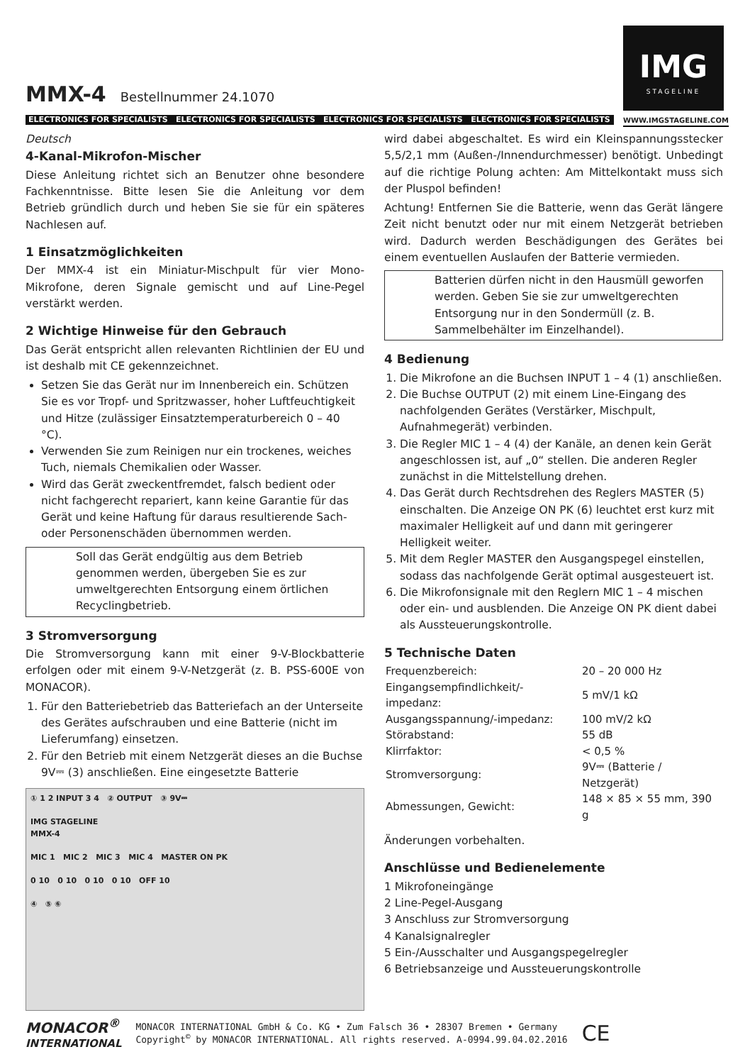IMG
STAGELINE
MMX-4 Bestellnummer 24.1070
ELECTRONICS FOR SPECIALISTS ELECTRONICS FOR SPECIALISTS ELECTRONICS FOR SPECIALISTS ELECTRONICS FOR SPECIALISTS WWW.IMGSTAGELINE.COM
Deutsch
4-Kanal-Mikrofon-Mischer
Diese Anleitung richtet sich an Benutzer ohne besondere Fachkenntnisse. Bitte lesen Sie die Anleitung vor dem Betrieb gründlich durch und heben Sie sie für ein späteres Nachlesen auf.
1 Einsatzmöglichkeiten
Der MMX-4 ist ein Miniatur-Mischpult für vier Mono-Mikrofone, deren Signale gemischt und auf Line-Pegel verstärkt werden.
2 Wichtige Hinweise für den Gebrauch
Das Gerät entspricht allen relevanten Richtlinien der EU und ist deshalb mit CE gekennzeichnet.
Setzen Sie das Gerät nur im Innenbereich ein. Schützen Sie es vor Tropf- und Spritzwasser, hoher Luftfeuchtigkeit und Hitze (zulässiger Einsatztemperaturbereich 0 – 40 °C).
Verwenden Sie zum Reinigen nur ein trockenes, weiches Tuch, niemals Chemikalien oder Wasser.
Wird das Gerät zweckentfremdet, falsch bedient oder nicht fachgerecht repariert, kann keine Garantie für das Gerät und keine Haftung für daraus resultierende Sach- oder Personenschäden übernommen werden.
Soll das Gerät endgültig aus dem Betrieb genommen werden, übergeben Sie es zur umweltgerechten Entsorgung einem örtlichen Recyclingbetrieb.
3 Stromversorgung
Die Stromversorgung kann mit einer 9-V-Blockbatterie erfolgen oder mit einem 9-V-Netzgerät (z. B. PSS-600E von MONACOR).
1. Für den Batteriebetrieb das Batteriefach an der Unterseite des Gerätes aufschrauben und eine Batterie (nicht im Lieferumfang) einsetzen.
2. Für den Betrieb mit einem Netzgerät dieses an die Buchse 9V⎓ (3) anschließen. Eine eingesetzte Batterie
① 1 2 INPUT 3 4 ② OUTPUT ③ 9V⎓
IMG STAGELINE
MMX-4
MIC 1 MIC 2 MIC 3 MIC 4 MASTER ON PK
0 10 0 10 0 10 0 10 OFF 10
④ ⑤ ⑥
wird dabei abgeschaltet. Es wird ein Kleinspannungsstecker 5,5/2,1 mm (Außen-/Innendurchmesser) benötigt. Unbedingt auf die richtige Polung achten: Am Mittelkontakt muss sich der Pluspol befinden!
Achtung! Entfernen Sie die Batterie, wenn das Gerät längere Zeit nicht benutzt oder nur mit einem Netzgerät betrieben wird. Dadurch werden Beschädigungen des Gerätes bei einem eventuellen Auslaufen der Batterie vermieden.
Batterien dürfen nicht in den Hausmüll geworfen werden. Geben Sie sie zur umweltgerechten Entsorgung nur in den Sondermüll (z. B. Sammelbehälter im Einzelhandel).
4 Bedienung
1. Die Mikrofone an die Buchsen INPUT 1 – 4 (1) anschließen.
2. Die Buchse OUTPUT (2) mit einem Line-Eingang des nachfolgenden Gerätes (Verstärker, Mischpult, Aufnahmegerät) verbinden.
3. Die Regler MIC 1 – 4 (4) der Kanäle, an denen kein Gerät angeschlossen ist, auf „0“ stellen. Die anderen Regler zunächst in die Mittelstellung drehen.
4. Das Gerät durch Rechtsdrehen des Reglers MASTER (5) einschalten. Die Anzeige ON PK (6) leuchtet erst kurz mit maximaler Helligkeit auf und dann mit geringerer Helligkeit weiter.
5. Mit dem Regler MASTER den Ausgangspegel einstellen, sodass das nachfolgende Gerät optimal ausgesteuert ist.
6. Die Mikrofonsignale mit den Reglern MIC 1 – 4 mischen oder ein- und ausblenden. Die Anzeige ON PK dient dabei als Aussteuerungskontrolle.
5 Technische Daten
| Frequenzbereich: | 20 – 20 000 Hz |
| Eingangsempfindlichkeit/-impedanz: | 5 mV/1 kΩ |
| Ausgangsspannung/-impedanz: | 100 mV/2 kΩ |
| Störabstand: | 55 dB |
| Klirrfaktor: | < 0,5 % |
| Stromversorgung: | 9V⎓ (Batterie / Netzgerät) |
| Abmessungen, Gewicht: | 148 × 85 × 55 mm, 390 g |
Änderungen vorbehalten.
Anschlüsse und Bedienelemente
1 Mikrofoneingänge
2 Line-Pegel-Ausgang
3 Anschluss zur Stromversorgung
4 Kanalsignalregler
5 Ein-/Ausschalter und Ausgangspegelregler
6 Betriebsanzeige und Aussteuerungskontrolle
MONACOR<sup>®</sup>
INTERNATIONAL
MONACOR INTERNATIONAL GmbH & Co. KG • Zum Falsch 36 • 28307 Bremen • Germany
Copyright<sup>©</sup> by MONACOR INTERNATIONAL. All rights reserved. A-0994.99.04.02.2016
CE